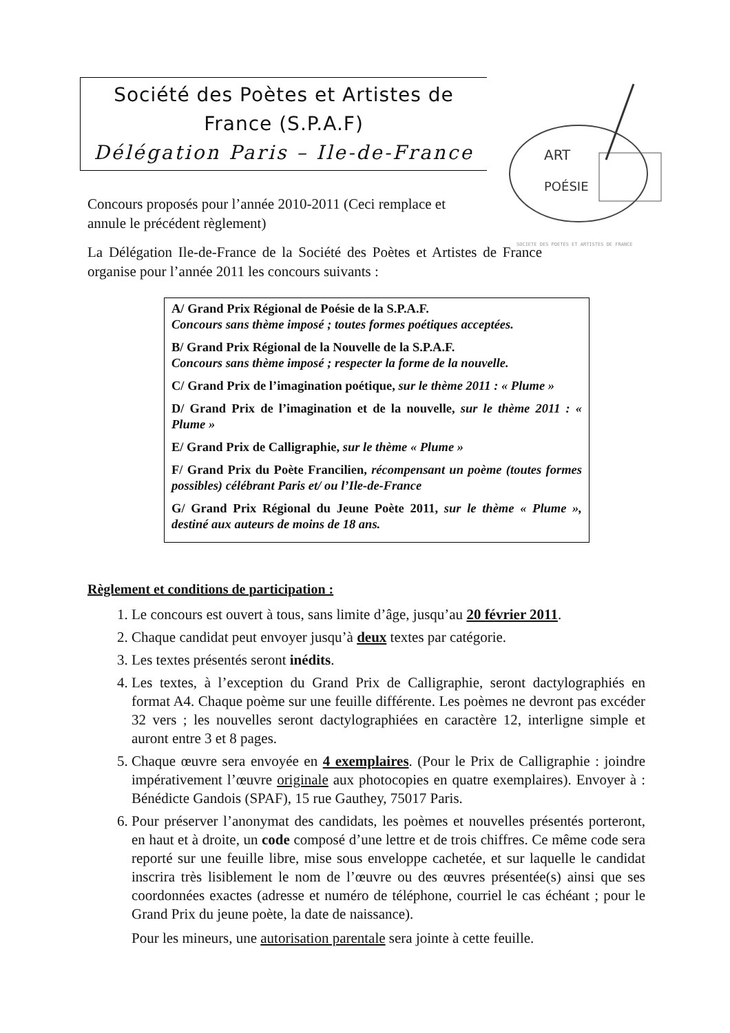Société des Poètes et Artistes de
France (S.P.A.F)
Délégation Paris – Ile-de-France
ART
POÉSIE
SOCIETE DES POETES ET ARTISTES DE FRANCE
Concours proposés pour l’année 2010-2011 (Ceci remplace et annule le précédent règlement)
La Délégation Ile-de-France de la Société des Poètes et Artistes de France organise pour l’année 2011 les concours suivants :
A/ Grand Prix Régional de Poésie de la S.P.A.F.
Concours sans thème imposé ; toutes formes poétiques acceptées.
B/ Grand Prix Régional de la Nouvelle de la S.P.A.F.
Concours sans thème imposé ; respecter la forme de la nouvelle.
C/ Grand Prix de l’imagination poétique, sur le thème 2011 : « Plume »
D/ Grand Prix de l’imagination et de la nouvelle, sur le thème 2011 : « Plume »
E/ Grand Prix de Calligraphie, sur le thème « Plume »
F/ Grand Prix du Poète Francilien, récompensant un poème (toutes formes possibles) célébrant Paris et/ ou l’Ile-de-France
G/ Grand Prix Régional du Jeune Poète 2011, sur le thème « Plume », destiné aux auteurs de moins de 18 ans.
Règlement et conditions de participation :
1. Le concours est ouvert à tous, sans limite d’âge, jusqu’au 20 février 2011.
2. Chaque candidat peut envoyer jusqu’à deux textes par catégorie.
3. Les textes présentés seront inédits.
4. Les textes, à l’exception du Grand Prix de Calligraphie, seront dactylographiés en format A4. Chaque poème sur une feuille différente. Les poèmes ne devront pas excéder 32 vers ; les nouvelles seront dactylographiées en caractère 12, interligne simple et auront entre 3 et 8 pages.
5. Chaque œuvre sera envoyée en 4 exemplaires. (Pour le Prix de Calligraphie : joindre impérativement l’œuvre originale aux photocopies en quatre exemplaires). Envoyer à : Bénédicte Gandois (SPAF), 15 rue Gauthey, 75017 Paris.
6. Pour préserver l’anonymat des candidats, les poèmes et nouvelles présentés porteront, en haut et à droite, un code composé d’une lettre et de trois chiffres. Ce même code sera reporté sur une feuille libre, mise sous enveloppe cachetée, et sur laquelle le candidat inscrira très lisiblement le nom de l’œuvre ou des œuvres présentée(s) ainsi que ses coordonnées exactes (adresse et numéro de téléphone, courriel le cas échéant ; pour le Grand Prix du jeune poète, la date de naissance).
Pour les mineurs, une autorisation parentale sera jointe à cette feuille.